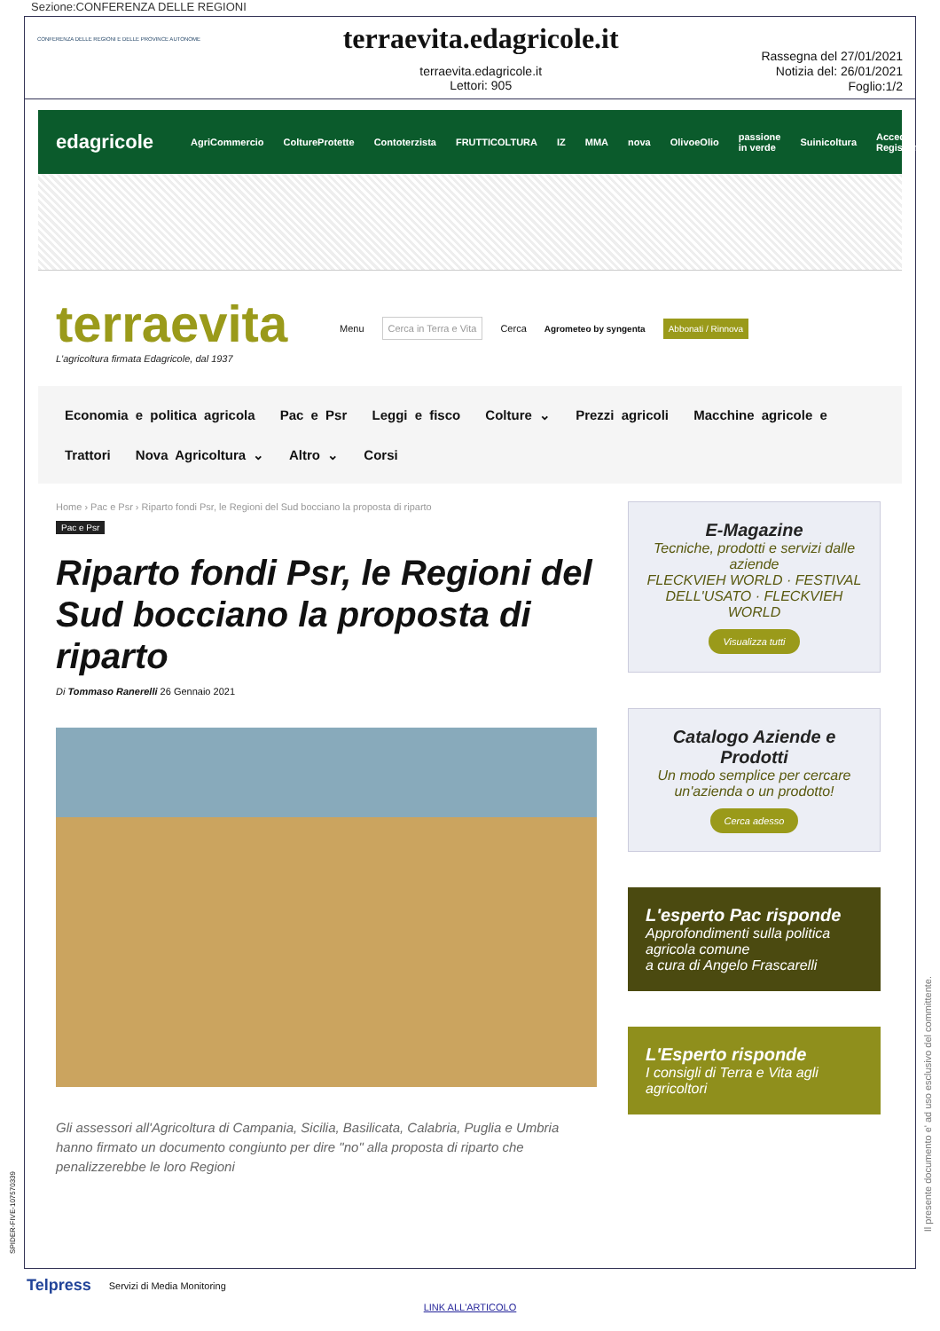Sezione:CONFERENZA DELLE REGIONI
CONFERENZA DELLE REGIONI E DELLE PROVINCE AUTONOME
terraevita.edagricole.it
terraevita.edagricole.it
Lettori: 905
Rassegna del 27/01/2021
Notizia del: 26/01/2021
Foglio:1/2
edagricole AgriCommercio ColtureProtette Contoterzista FRUTTICOLTURA IZ MMA nova OlivoeOlio passione in verde Suinicoltura Accedi / Registrati
terraevita
L'agricoltura firmata Edagricole, dal 1937
Menu Cerca in Terra e Vita Cerca Agrometeo by syngenta Abbonati / Rinnova
Economia e politica agricola Pac e Psr Leggi e fisco Colture ⌄ Prezzi agricoli Macchine agricole e Trattori Nova Agricoltura ⌄ Altro ⌄ Corsi
Home › Pac e Psr › Riparto fondi Psr, le Regioni del Sud bocciano la proposta di riparto
Pac e Psr
Riparto fondi Psr, le Regioni del Sud bocciano la proposta di riparto
Di Tommaso Ranerelli 26 Gennaio 2021
Gli assessori all'Agricoltura di Campania, Sicilia, Basilicata, Calabria, Puglia e Umbria hanno firmato un documento congiunto per dire "no" alla proposta di riparto che penalizzerebbe le loro Regioni
E-Magazine
Tecniche, prodotti e servizi dalle aziende
FLECKVIEH WORLD · FESTIVAL DELL'USATO · FLECKVIEH WORLD
Visualizza tutti
Catalogo Aziende e Prodotti
Un modo semplice per cercare un'azienda o un prodotto!
Cerca adesso
L'esperto Pac risponde
Approfondimenti sulla politica agricola comune
a cura di Angelo Frascarelli
L'Esperto risponde
I consigli di Terra e Vita agli agricoltori
Telpress Servizi di Media Monitoring
LINK ALL'ARTICOLO
Il presente documento e' ad uso esclusivo del committente.
SPIDER-FIVE-107570339